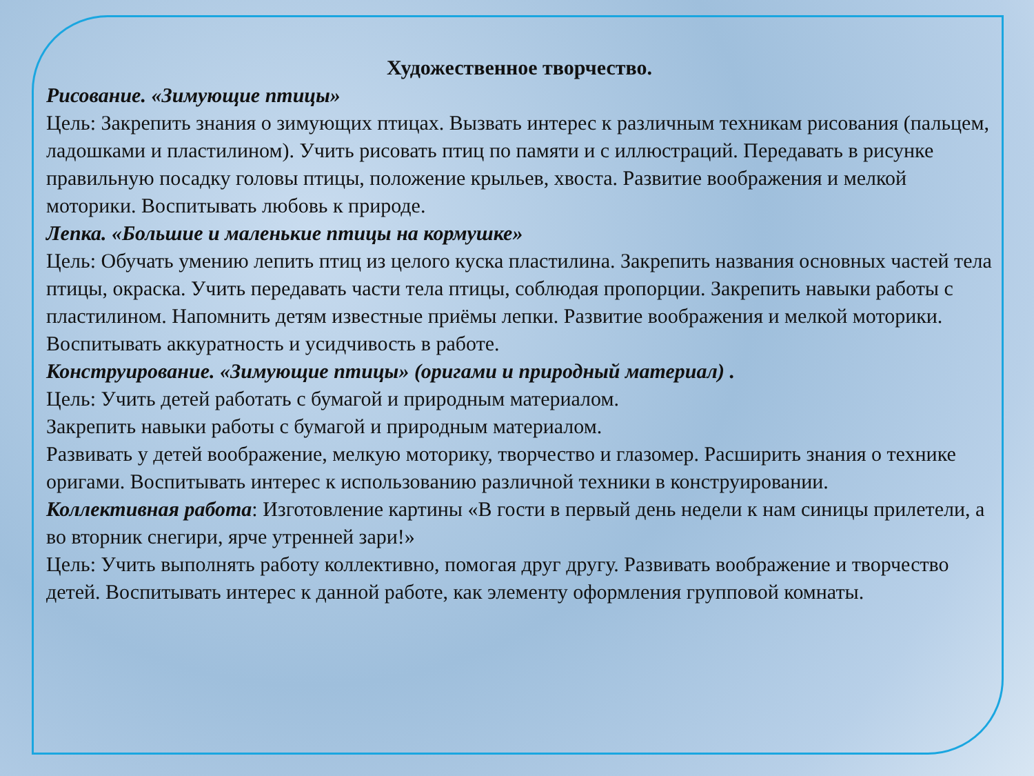Художественное творчество.
Рисование. «Зимующие птицы»
Цель: Закрепить знания о зимующих птицах. Вызвать интерес к различным техникам рисования (пальцем, ладошками и пластилином). Учить рисовать птиц по памяти и с иллюстраций. Передавать в рисунке правильную посадку головы птицы, положение крыльев, хвоста. Развитие воображения и мелкой моторики. Воспитывать любовь к природе.
Лепка. «Большие и маленькие птицы на кормушке»
Цель: Обучать умению лепить птиц из целого куска пластилина. Закрепить названия основных частей тела птицы, окраска. Учить передавать части тела птицы, соблюдая пропорции. Закрепить навыки работы с пластилином. Напомнить детям известные приёмы лепки. Развитие воображения и мелкой моторики. Воспитывать аккуратность и усидчивость в работе.
Конструирование. «Зимующие птицы» (оригами и природный материал) .
Цель: Учить детей работать с бумагой и природным материалом.
Закрепить навыки работы с бумагой и природным материалом.
Развивать у детей воображение, мелкую моторику, творчество и глазомер. Расширить знания о технике оригами. Воспитывать интерес к использованию различной техники в конструировании.
Коллективная работа: Изготовление картины «В гости в первый день недели к нам синицы прилетели, а во вторник снегири, ярче утренней зари!»
Цель: Учить выполнять работу коллективно, помогая друг другу. Развивать воображение и творчество детей. Воспитывать интерес к данной работе, как элементу оформления групповой комнаты.